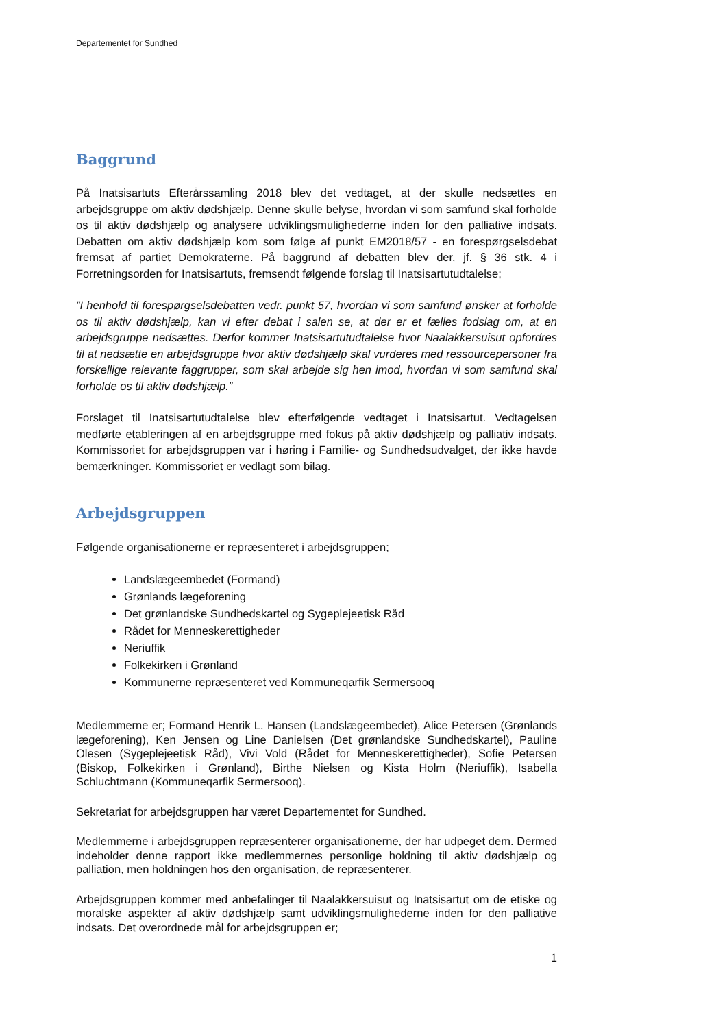Departementet for Sundhed
Baggrund
På Inatsisartuts Efterårssamling 2018 blev det vedtaget, at der skulle nedsættes en arbejdsgruppe om aktiv dødshjælp. Denne skulle belyse, hvordan vi som samfund skal forholde os til aktiv dødshjælp og analysere udviklingsmulighederne inden for den palliative indsats. Debatten om aktiv dødshjælp kom som følge af punkt EM2018/57 - en forespørgselsdebat fremsat af partiet Demokraterne. På baggrund af debatten blev der, jf. § 36 stk. 4 i Forretningsorden for Inatsisartuts, fremsendt følgende forslag til Inatsisartutudtalelse;
”I henhold til forespørgselsdebatten vedr. punkt 57, hvordan vi som samfund ønsker at forholde os til aktiv dødshjælp, kan vi efter debat i salen se, at der er et fælles fodslag om, at en arbejdsgruppe nedsættes. Derfor kommer Inatsisartutudtalelse hvor Naalakkersuisut opfordres til at nedsætte en arbejdsgruppe hvor aktiv dødshjælp skal vurderes med ressourcepersoner fra forskellige relevante faggrupper, som skal arbejde sig hen imod, hvordan vi som samfund skal forholde os til aktiv dødshjælp.”
Forslaget til Inatsisartutudtalelse blev efterfølgende vedtaget i Inatsisartut. Vedtagelsen medførte etableringen af en arbejdsgruppe med fokus på aktiv dødshjælp og palliativ indsats. Kommissoriet for arbejdsgruppen var i høring i Familie- og Sundhedsudvalget, der ikke havde bemærkninger. Kommissoriet er vedlagt som bilag.
Arbejdsgruppen
Følgende organisationerne er repræsenteret i arbejdsgruppen;
Landslægeembedet (Formand)
Grønlands lægeforening
Det grønlandske Sundhedskartel og Sygeplejeetisk Råd
Rådet for Menneskerettigheder
Neriuffik
Folkekirken i Grønland
Kommunerne repræsenteret ved Kommuneqarfik Sermersooq
Medlemmerne er; Formand Henrik L. Hansen (Landslægeembedet), Alice Petersen (Grønlands lægeforening), Ken Jensen og Line Danielsen (Det grønlandske Sundhedskartel), Pauline Olesen (Sygeplejeetisk Råd), Vivi Vold (Rådet for Menneskerettigheder), Sofie Petersen (Biskop, Folkekirken i Grønland), Birthe Nielsen og Kista Holm (Neriuffik), Isabella Schluchtmann (Kommuneqarfik Sermersooq).
Sekretariat for arbejdsgruppen har været Departementet for Sundhed.
Medlemmerne i arbejdsgruppen repræsenterer organisationerne, der har udpeget dem. Dermed indeholder denne rapport ikke medlemmernes personlige holdning til aktiv dødshjælp og palliation, men holdningen hos den organisation, de repræsenterer.
Arbejdsgruppen kommer med anbefalinger til Naalakkersuisut og Inatsisartut om de etiske og moralske aspekter af aktiv dødshjælp samt udviklingsmulighederne inden for den palliative indsats. Det overordnede mål for arbejdsgruppen er;
1